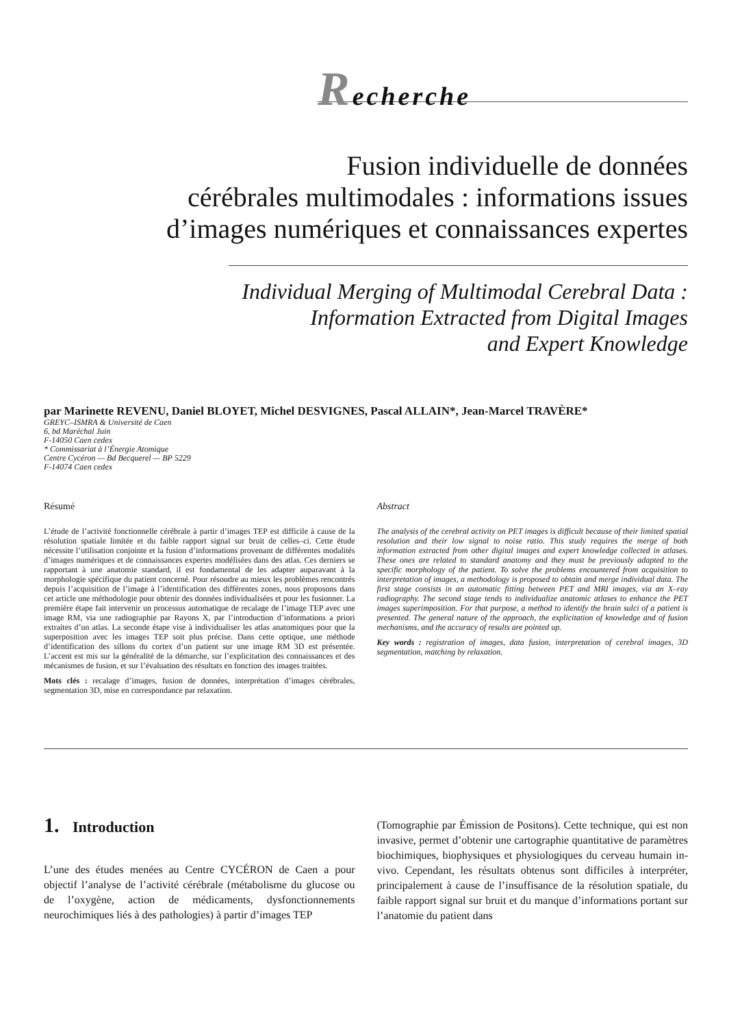Recherche
Fusion individuelle de données
cérébrales multimodales : informations issues
d’images numériques et connaissances expertes
Individual Merging of Multimodal Cerebral Data :
Information Extracted from Digital Images
and Expert Knowledge
par Marinette REVENU, Daniel BLOYET, Michel DESVIGNES, Pascal ALLAIN*, Jean-Marcel TRAVÈRE*
GREYC–ISMRA & Université de Caen
6, bd Maréchal Juin
F-14050 Caen cedex
* Commissariat à l’Énergie Atomique
Centre Cycéron — Bd Becquerel — BP 5229
F-14074 Caen cedex
Résumé
L’étude de l’activité fonctionnelle cérébrale à partir d’images TEP est difficile à cause de la résolution spatiale limitée et du faible rapport signal sur bruit de celles–ci. Cette étude nécessite l’utilisation conjointe et la fusion d’informations provenant de différentes modalités d’images numériques et de connaissances expertes modélisées dans des atlas. Ces derniers se rapportant à une anatomie standard, il est fondamental de les adapter auparavant à la morphologie spécifique du patient concerné. Pour résoudre au mieux les problèmes rencontrés depuis l’acquisition de l’image à l’identification des différentes zones, nous proposons dans cet article une méthodologie pour obtenir des données individualisées et pour les fusionner. La première étape fait intervenir un processus automatique de recalage de l’image TEP avec une image RM, via une radiographie par Rayons X, par l’introduction d’informations a priori extraites d’un atlas. La seconde étape vise à individualiser les atlas anatomiques pour que la superposition avec les images TEP soit plus précise. Dans cette optique, une méthode d’identification des sillons du cortex d’un patient sur une image RM 3D est présentée. L’accent est mis sur la généralité de la démarche, sur l’explicitation des connaissances et des mécanismes de fusion, et sur l’évaluation des résultats en fonction des images traitées.
Mots clés : recalage d’images, fusion de données, interprétation d’images cérébrales, segmentation 3D, mise en correspondance par relaxation.
Abstract
The analysis of the cerebral activity on PET images is difficult because of their limited spatial resolution and their low signal to noise ratio. This study requires the merge of both information extracted from other digital images and expert knowledge collected in atlases. These ones are related to standard anatomy and they must be previously adapted to the specific morphology of the patient. To solve the problems encountered from acquisition to interpretation of images, a methodology is proposed to obtain and merge individual data. The first stage consists in an automatic fitting between PET and MRI images, via an X–ray radiography. The second stage tends to individualize anatomic atlases to enhance the PET images superimposition. For that purpose, a method to identify the brain sulci of a patient is presented. The general nature of the approach, the explicitation of knowledge and of fusion mechanisms, and the accuracy of results are pointed up.
Key words : registration of images, data fusion, interpretation of cerebral images, 3D segmentation, matching by relaxation.
1. Introduction
L’une des études menées au Centre CYCÉRON de Caen a pour objectif l’analyse de l’activité cérébrale (métabolisme du glucose ou de l’oxygène, action de médicaments, dysfonctionnements neurochimiques liés à des pathologies) à partir d’images TEP
(Tomographie par Émission de Positons). Cette technique, qui est non invasive, permet d’obtenir une cartographie quantitative de paramètres biochimiques, biophysiques et physiologiques du cerveau humain in-vivo. Cependant, les résultats obtenus sont difficiles à interpréter, principalement à cause de l’insuffisance de la résolution spatiale, du faible rapport signal sur bruit et du manque d’informations portant sur l’anatomie du patient dans